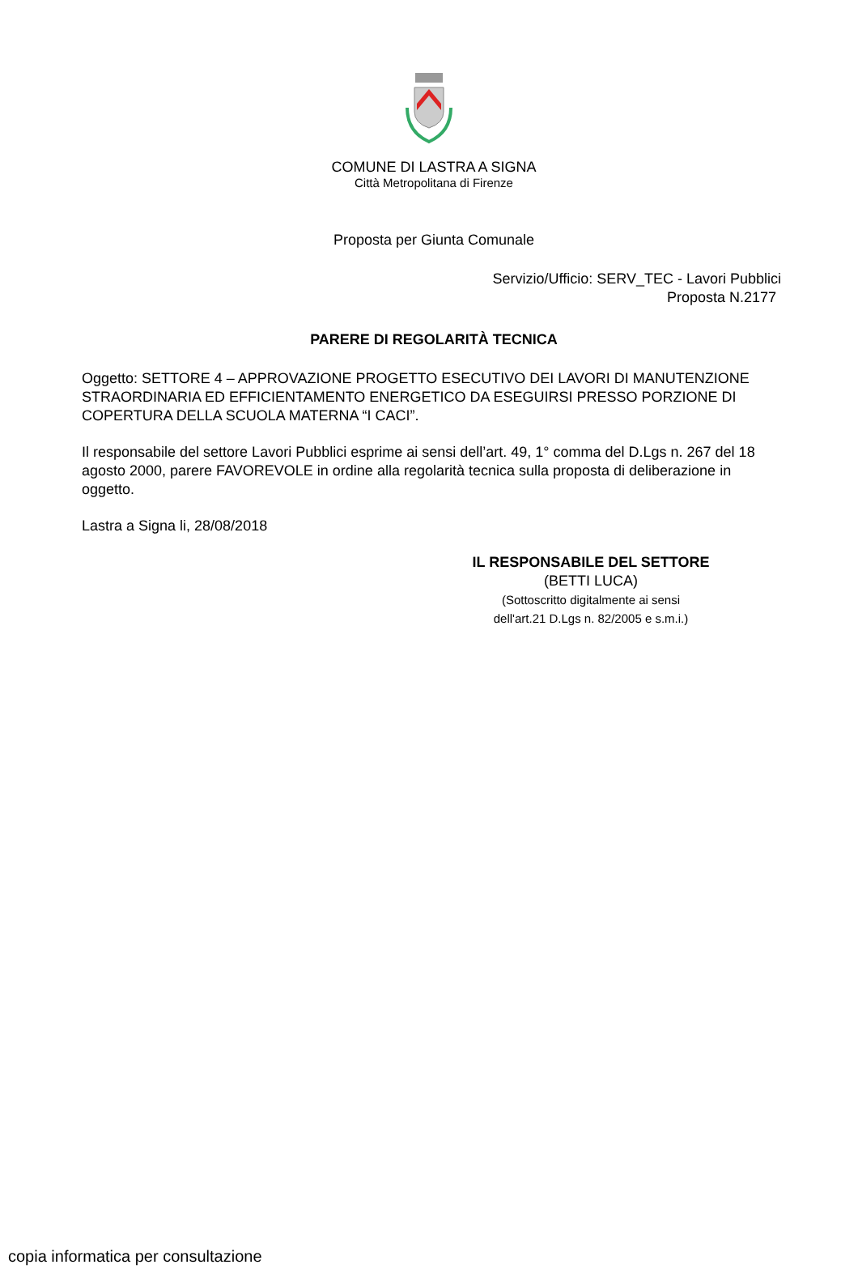COMUNE DI LASTRA A SIGNA
Città Metropolitana di Firenze
Proposta per Giunta Comunale
Servizio/Ufficio: SERV_TEC - Lavori Pubblici
Proposta N.2177
PARERE DI REGOLARITÀ TECNICA
Oggetto: SETTORE 4 – APPROVAZIONE PROGETTO ESECUTIVO DEI LAVORI DI MANUTENZIONE STRAORDINARIA ED EFFICIENTAMENTO ENERGETICO DA ESEGUIRSI PRESSO PORZIONE DI COPERTURA DELLA SCUOLA MATERNA “I CACI”.
Il responsabile del settore Lavori Pubblici esprime ai sensi dell’art. 49, 1° comma del D.Lgs n. 267 del 18 agosto 2000, parere FAVOREVOLE in ordine alla regolarità tecnica sulla proposta di deliberazione in oggetto.
Lastra a Signa li, 28/08/2018
IL RESPONSABILE DEL SETTORE
(BETTI LUCA)
(Sottoscritto digitalmente ai sensi
dell'art.21 D.Lgs n. 82/2005 e s.m.i.)
copia informatica per consultazione